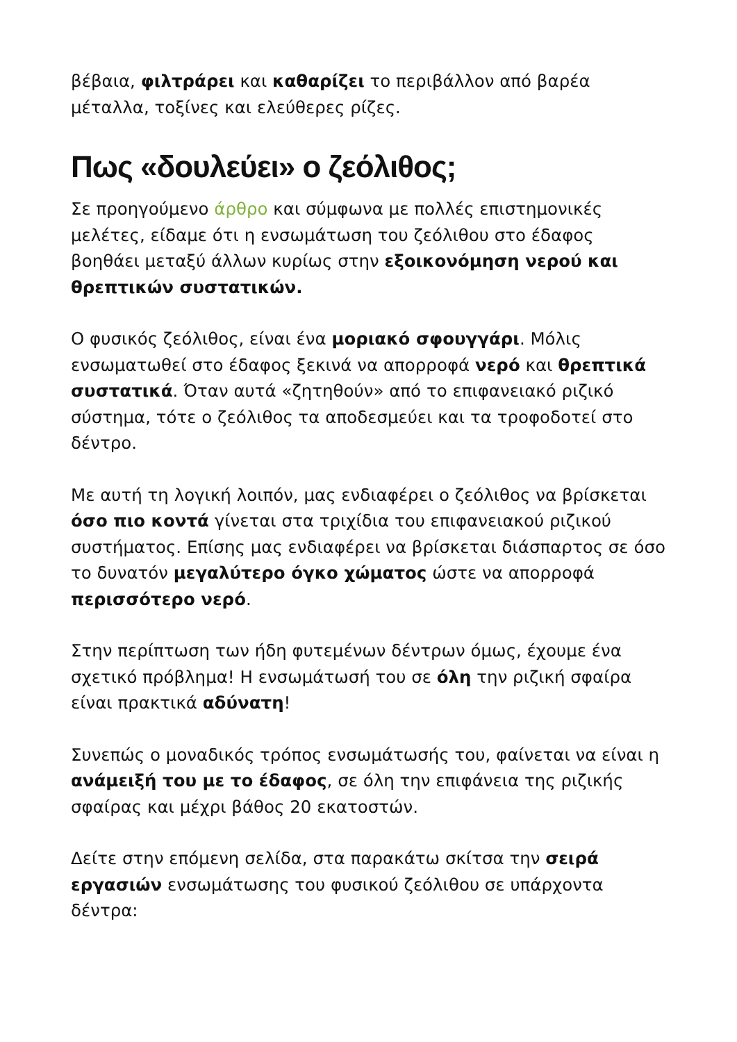βέβαια, φιλτράρει και καθαρίζει το περιβάλλον από βαρέα μέταλλα, τοξίνες και ελεύθερες ρίζες.
Πως «δουλεύει» ο ζεόλιθος;
Σε προηγούμενο άρθρο και σύμφωνα με πολλές επιστημονικές μελέτες, είδαμε ότι η ενσωμάτωση του ζεόλιθου στο έδαφος βοηθάει μεταξύ άλλων κυρίως στην εξοικονόμηση νερού και θρεπτικών συστατικών.
Ο φυσικός ζεόλιθος, είναι ένα μοριακό σφουγγάρι. Μόλις ενσωματωθεί στο έδαφος ξεκινά να απορροφά νερό και θρεπτικά συστατικά. Όταν αυτά «ζητηθούν» από το επιφανειακό ριζικό σύστημα, τότε ο ζεόλιθος τα αποδεσμεύει και τα τροφοδοτεί στο δέντρο.
Με αυτή τη λογική λοιπόν, μας ενδιαφέρει ο ζεόλιθος να βρίσκεται όσο πιο κοντά γίνεται στα τριχίδια του επιφανειακού ριζικού συστήματος. Επίσης μας ενδιαφέρει να βρίσκεται διάσπαρτος σε όσο το δυνατόν μεγαλύτερο όγκο χώματος ώστε να απορροφά περισσότερο νερό.
Στην περίπτωση των ήδη φυτεμένων δέντρων όμως, έχουμε ένα σχετικό πρόβλημα! Η ενσωμάτωσή του σε όλη την ριζική σφαίρα είναι πρακτικά αδύνατη!
Συνεπώς ο μοναδικός τρόπος ενσωμάτωσής του, φαίνεται να είναι η ανάμειξή του με το έδαφος, σε όλη την επιφάνεια της ριζικής σφαίρας και μέχρι βάθος 20 εκατοστών.
Δείτε στην επόμενη σελίδα, στα παρακάτω σκίτσα την σειρά εργασιών ενσωμάτωσης του φυσικού ζεόλιθου σε υπάρχοντα δέντρα: